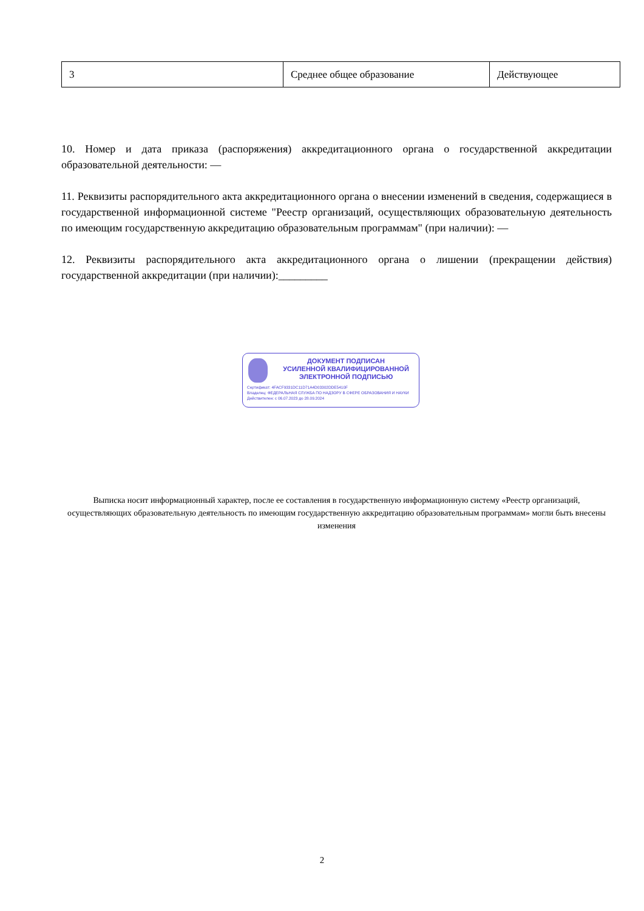| 3 | Среднее общее образование | Действующее |
10. Номер и дата приказа (распоряжения) аккредитационного органа о государственной аккредитации образовательной деятельности: —
11. Реквизиты распорядительного акта аккредитационного органа о внесении изменений в сведения, содержащиеся в государственной информационной системе "Реестр организаций, осуществляющих образовательную деятельность по имеющим государственную аккредитацию образовательным программам" (при наличии): —
12. Реквизиты распорядительного акта аккредитационного органа о лишении (прекращении действия) государственной аккредитации (при наличии):_________
ДОКУМЕНТ ПОДПИСАН
УСИЛЕННОЙ КВАЛИФИЦИРОВАННОЙ
ЭЛЕКТРОННОЙ ПОДПИСЬЮ
Сертификат: 4FACF9331DC11D71A4D03302DDE5410F
Владелец: ФЕДЕРАЛЬНАЯ СЛУЖБА ПО НАДЗОРУ В СФЕРЕ ОБРАЗОВАНИЯ И НАУКИ
Действителен: с 06.07.2023 до 28.09.2024
Выписка носит информационный характер, после ее составления в государственную информационную систему «Реестр организаций, осуществляющих образовательную деятельность по имеющим государственную аккредитацию образовательным программам» могли быть внесены изменения
2